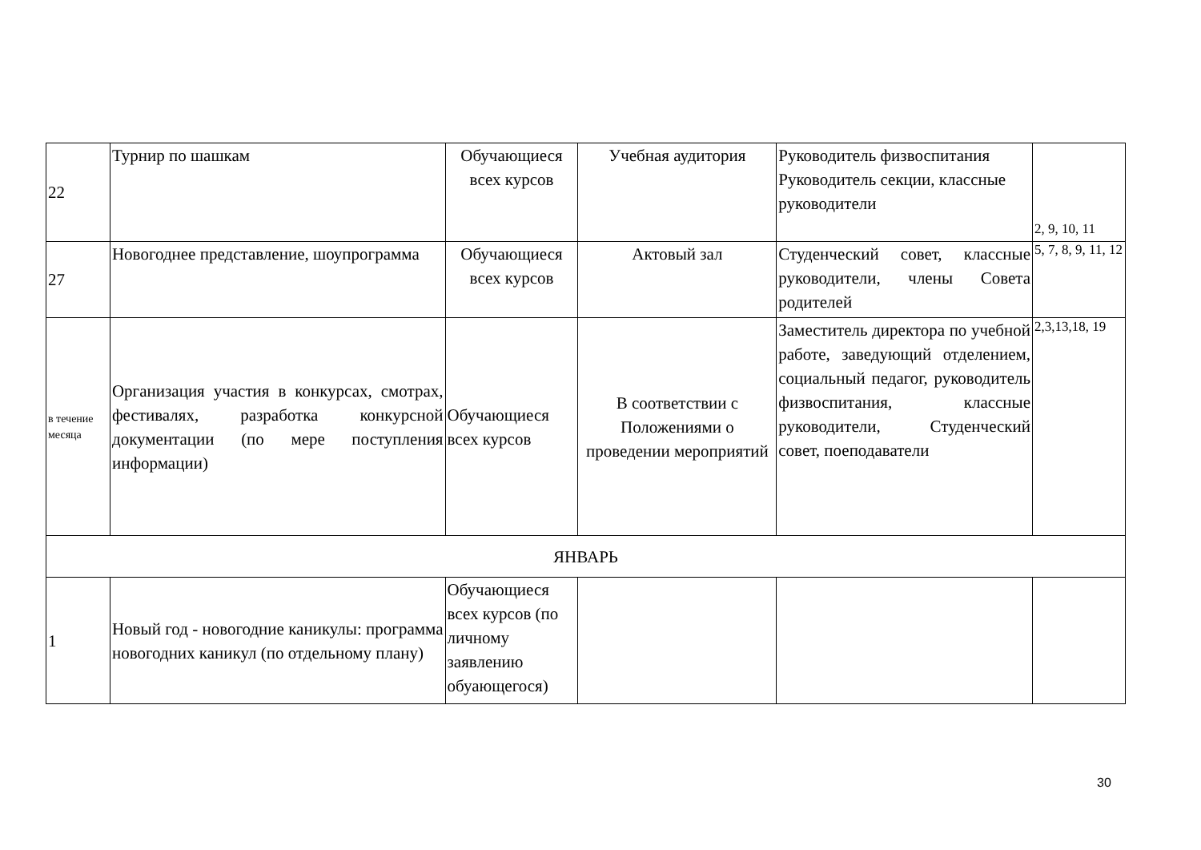| 22 | Турнир по шашкам | Обучающиеся всех курсов | Учебная аудитория | Руководитель физвоспитания Руководитель секции, классные руководители | 2, 9, 10, 11 |
| 27 | Новогоднее представление, шоупрограмма | Обучающиеся всех курсов | Актовый зал | Студенческий совет, классные руководители, члены Совета родителей | 5, 7, 8, 9, 11, 12 |
| в течение месяца | Организация участия в конкурсах, смотрах, фестивалях, разработка конкурсной документации (по мере поступления информации) | Обучающиеся всех курсов | В соответствии с Положениями о проведении мероприятий | Заместитель директора по учебной работе, заведующий отделением, социальный педагог, руководитель физвоспитания, классные руководители, Студенческий совет, поеподаватели | 2,3,13,18, 19 |
| ЯНВАРЬ | | | | | |
| 1 | Новый год - новогодние каникулы: программа новогодних каникул (по отдельному плану) | Обучающиеся всех курсов (по личному заявлению обуающегося) | | | |
30